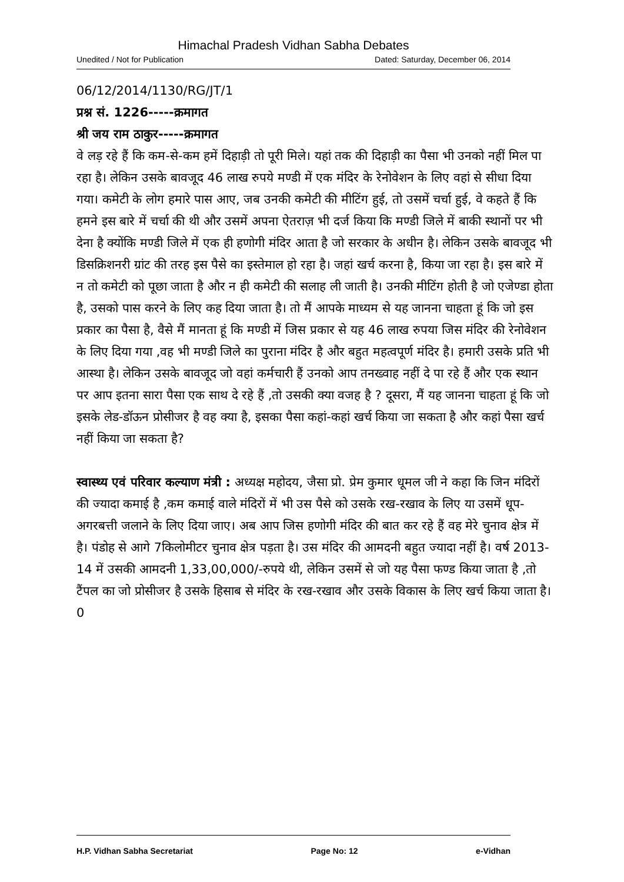Himachal Pradesh Vidhan Sabha Debates
Unedited / Not for Publication Dated: Saturday, December 06, 2014
06/12/2014/1130/RG/JT/1
प्रश्न सं. 1226-----क्रमागत
श्री जय राम ठाकुर-----क्रमागत
वे लड़ रहे हैं कि कम-से-कम हमें दिहाड़ी तो पूरी मिले। यहां तक की दिहाड़ी का पैसा भी उनको नहीं मिल पा रहा है। लेकिन उसके बावजूद 46 लाख रुपये मण्डी में एक मंदिर के रेनोवेशन के लिए वहां से सीधा दिया गया। कमेटी के लोग हमारे पास आए, जब उनकी कमेटी की मीटिंग हुई, तो उसमें चर्चा हुई, वे कहते हैं कि हमने इस बारे में चर्चा की थी और उसमें अपना ऐतराज़ भी दर्ज किया कि मण्डी जिले में बाकी स्थानों पर भी देना है क्योंकि मण्डी जिले में एक ही हणोगी मंदिर आता है जो सरकार के अधीन है। लेकिन उसके बावजूद भी डिसक्रिशनरी ग्रांट की तरह इस पैसे का इस्तेमाल हो रहा है। जहां खर्च करना है, किया जा रहा है। इस बारे में न तो कमेटी को पूछा जाता है और न ही कमेटी की सलाह ली जाती है। उनकी मीटिंग होती है जो एजेण्डा होता है, उसको पास करने के लिए कह दिया जाता है। तो मैं आपके माध्यम से यह जानना चाहता हूं कि जो इस प्रकार का पैसा है, वैसे मैं मानता हूं कि मण्डी में जिस प्रकार से यह 46 लाख रुपया जिस मंदिर की रेनोवेशन के लिए दिया गया ,वह भी मण्डी जिले का पुराना मंदिर है और बहुत महत्वपूर्ण मंदिर है। हमारी उसके प्रति भी आस्था है। लेकिन उसके बावजूद जो वहां कर्मचारी हैं उनको आप तनख्वाह नहीं दे पा रहे हैं और एक स्थान पर आप इतना सारा पैसा एक साथ दे रहे हैं ,तो उसकी क्या वजह है ? दूसरा, मैं यह जानना चाहता हूं कि जो इसके लेड-डॉऊन प्रोसीजर है वह क्या है, इसका पैसा कहां-कहां खर्च किया जा सकता है और कहां पैसा खर्च नहीं किया जा सकता है?
स्वास्थ्य एवं परिवार कल्याण मंत्री : अध्यक्ष महोदय, जैसा प्रो. प्रेम कुमार धूमल जी ने कहा कि जिन मंदिरों की ज्यादा कमाई है ,कम कमाई वाले मंदिरों में भी उस पैसे को उसके रख-रखाव के लिए या उसमें धूप-अगरबत्ती जलाने के लिए दिया जाए। अब आप जिस हणोगी मंदिर की बात कर रहे हैं वह मेरे चुनाव क्षेत्र में है। पंडोह से आगे 7किलोमीटर चुनाव क्षेत्र पड़ता है। उस मंदिर की आमदनी बहुत ज्यादा नहीं है। वर्ष 2013-14 में उसकी आमदनी 1,33,00,000/-रुपये थी, लेकिन उसमें से जो यह पैसा फण्ड किया जाता है ,तो टैंपल का जो प्रोसीजर है उसके हिसाब से मंदिर के रख-रखाव और उसके विकास के लिए खर्च किया जाता है।0
H.P. Vidhan Sabha Secretariat Page No: 12 e-Vidhan